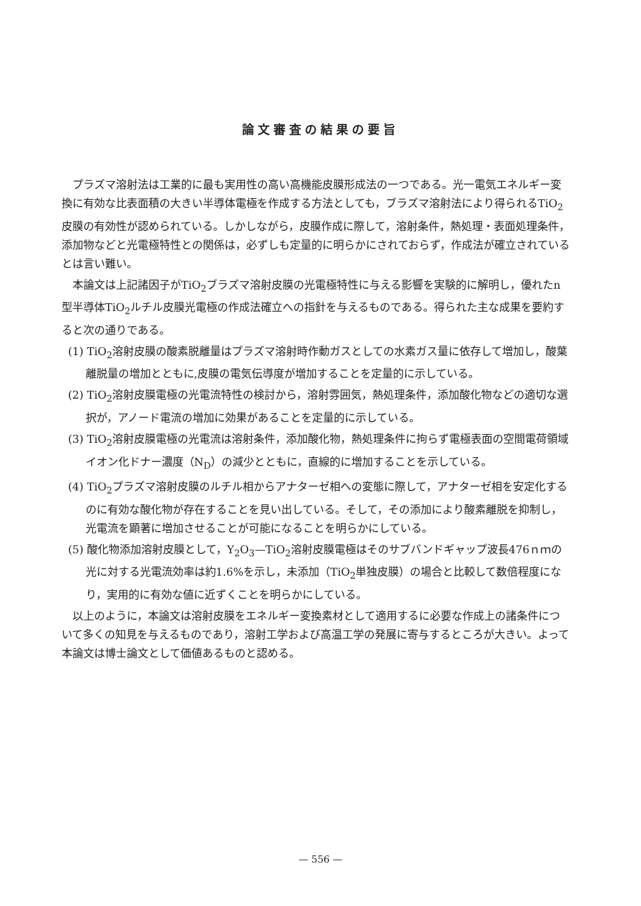論文審査の結果の要旨
プラズマ溶射法は工業的に最も実用性の高い高機能皮膜形成法の一つである。光一電気エネルギー変換に有効な比表面積の大きい半導体電極を作成する方法としても，ブラズマ溶射法により得られるTiO<sub>2</sub>皮膜の有効性が認められている。しかしながら，皮膜作成に際して，溶射条件，熱処理・表面処理条件，添加物などと光電極特性との関係は，必ずしも定量的に明らかにされておらず，作成法が確立されているとは言い難い。
本論文は上記諸因子がTiO<sub>2</sub>ブラズマ溶射皮膜の光電極特性に与える影響を実験的に解明し，優れたn型半導体TiO<sub>2</sub>ルチル皮膜光電極の作成法確立への指針を与えるものである。得られた主な成果を要約すると次の通りである。
(1) TiO<sub>2</sub>溶射皮膜の酸素脱離量はプラズマ溶射時作動ガスとしての水素ガス量に依存して増加し，酸葉離脱量の増加とともに,皮膜の電気伝導度が増加することを定量的に示している。
(2) TiO<sub>2</sub>溶射皮膜電極の光電流特性の検討から，溶射雰囲気，熱処理条件，添加酸化物などの適切な選択が，アノード電流の増加に効果があることを定量的に示している。
(3) TiO<sub>2</sub>溶射皮膜電極の光電流は溶射条件，添加酸化物，熱処理条件に拘らず電極表面の空間電荷領域イオン化ドナー濃度（N<sub>D</sub>）の減少とともに，直線的に増加することを示している。
(4) TiO<sub>2</sub>プラズマ溶射皮膜のルチル相からアナターゼ相への変態に際して，アナターゼ相を安定化するのに有効な酸化物が存在することを見い出している。そして，その添加により酸素離脱を抑制し，光電流を顕著に増加させることが可能になることを明らかにしている。
(5) 酸化物添加溶射皮膜として，Y<sub>2</sub>O<sub>3</sub>—TiO<sub>2</sub>溶射皮膜電極はそのサブバンドギャップ波長476ｎｍの光に対する光電流効率は約1.6%を示し，未添加（TiO<sub>2</sub>単独皮膜）の場合と比較して数倍程度になり，実用的に有効な値に近ずくことを明らかにしている。
以上のように，本論文は溶射皮膜をエネルギー変換素材として適用するに必要な作成上の諸条件について多くの知見を与えるものであり，溶射工学および高温工学の発展に寄与するところが大きい。よって本論文は博士論文として価値あるものと認める。
— 556 —